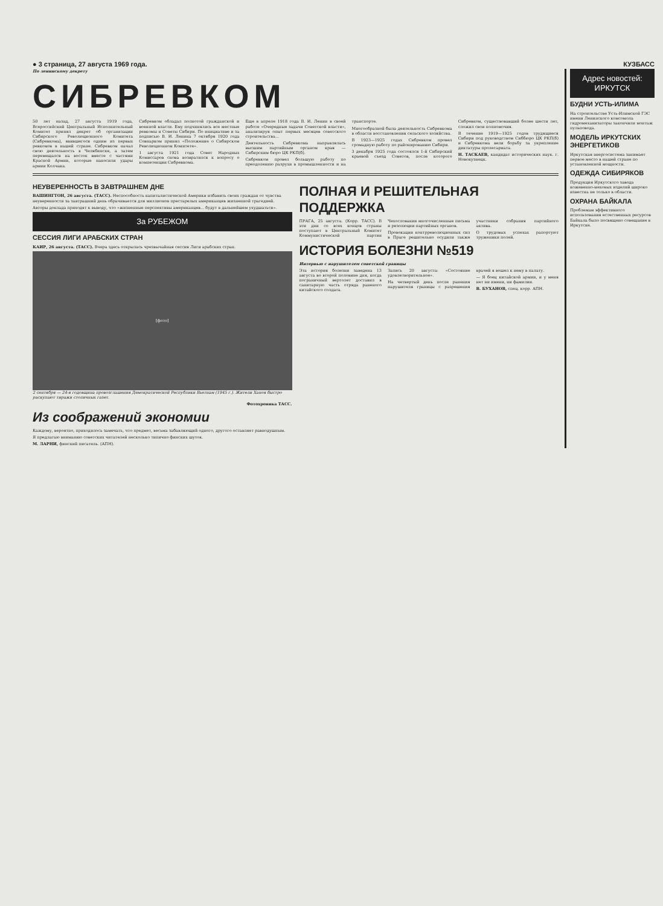● 3 страница, 27 августа 1969 года. КУЗБАСС
По ленинскому декрету
СИБРЕВКОМ
50 лет назад, 27 августа 1919 года, Всероссийский Центральный Исполнительный Комитет принял декрет об организации Сибирского Революционного Комитета (Сибревкома), явившегося одним из первых ревкомов в нашей стране. Сибревком начал свою деятельность в Челябинске, а затем перемещался на восток вместе с частями Красной Армии, которые наносили удары армии Колчака.
Сибревком обладал полнотой гражданской и военной власти. Ему подчинялись все местные ревкомы и Советы Сибири. По инициативе и за подписью В. И. Ленина 7 октября 1920 года Совнарком принял «Положение о Сибирском Революционном Комитете».
1 августа 1921 года Совет Народных Комиссаров снова возвратился к вопросу о компетенции Сибревкома.
Еще в апреле 1918 года В. И. Ленин в своей работе «Очередные задачи Советской власти», анализируя опыт первых месяцев советского строительства...
Деятельность Сибревкома направлялась высшим партийным органом края — Сибирским бюро ЦК РКП(б).
Сибревком провел большую работу по преодолению разрухи в промышленности и на транспорте.
Многообразной была деятельность Сибревкома в области восстановления сельского хозяйства.
В 1923—1925 годах Сибревком провел громадную работу по районированию Сибири.
3 декабря 1925 года состоялся 1-й Сибирский краевой съезд Советов, после которого Сибревком, существовавший более шести лет, сложил свои полномочия.
В течение 1919—1925 годов трудящиеся Сибири под руководством Сиббюро ЦК РКП(б) и Сибревкома вели борьбу за укрепление диктатуры пролетариата.
Н. ТАСКАЕВ, кандидат исторических наук. г. Новокузнецк.
НЕУВЕРЕННОСТЬ В ЗАВТРАШНЕМ ДНЕ
ВАШИНГТОН, 26 августа. (ТАСС). Неспособность капиталистической Америки избавить своих граждан от чувства неуверенности за завтрашний день обрачивается для миллионов престарелых американцев жизненной трагедией.
Авторы доклада приходят к выводу, что «жизненные перспективы американцев... будут в дальнейшем ухудшаться».
За РУБЕЖОМ
СЕССИЯ ЛИГИ АРАБСКИХ СТРАН
КАИР, 26 августа. (ТАСС). Вчера здесь открылась чрезвычайная сессия Лиги арабских стран.
[фото]
2 сентября — 24-я годовщина провозглашения Демократической Республики Вьетнам (1945 г.). Жители Ханоя быстро раскупают тиражи столичных газет.
Фотохроника ТАСС.
Из соображений экономии
Каждому, вероятно, приходилось замечать, что предмет, весьма забавляющий одного, другого оставляет равнодушным.
Я предлагаю вниманию советских читателей несколько типично финских шуток.
М. ЛАРНИ, финский писатель. (АПН).
ПОЛНАЯ И РЕШИТЕЛЬНАЯ ПОДДЕРЖКА
ПРАГА, 25 августа. (Корр. ТАСС). В эти дни со всех концов страны поступают в Центральный Комитет Коммунистической партии Чехословакии многочисленные письма и резолюции партийных органов.
Провокации контрреволюционных сил в Праге решительно осудили также участники собрания партийного актива.
О трудовых успехах рапортуют труженики полей.
ИСТОРИЯ БОЛЕЗНИ №519
Интервью с нарушителем советской границы
Эта история болезни заведена 13 августа во второй половине дня, когда пограничный вертолет доставил в санитарную часть отряда раненого китайского солдата.
Запись 20 августа: «Состояние удовлетворительное».
На четвертый день после ранения нарушителя границы с разрешения врачей я вошел к нему в палату.
— Я боец китайской армии, и у меня нет ни имени, ни фамилии.
В. БУХАНОВ, спец. корр. АПН.
Адрес новостей: ИРКУТСК
БУДНИ УСТЬ-ИЛИМА
На строительстве Усть-Илимской ГЭС имени Ленинского комсомола гидромеханизаторы закончили монтаж пульповода.
МОДЕЛЬ ИРКУТСКИХ ЭНЕРГЕТИКОВ
Иркутская энергосистема занимает первое место в нашей стране по установленной мощности.
ОДЕЖДА СИБИРЯКОВ
Продукция Иркутского завода кожевенно-меховых изделий широко известна не только в области.
ОХРАНА БАЙКАЛА
Проблемам эффективного использования естественных ресурсов Байкала было посвящено совещание в Иркутске.